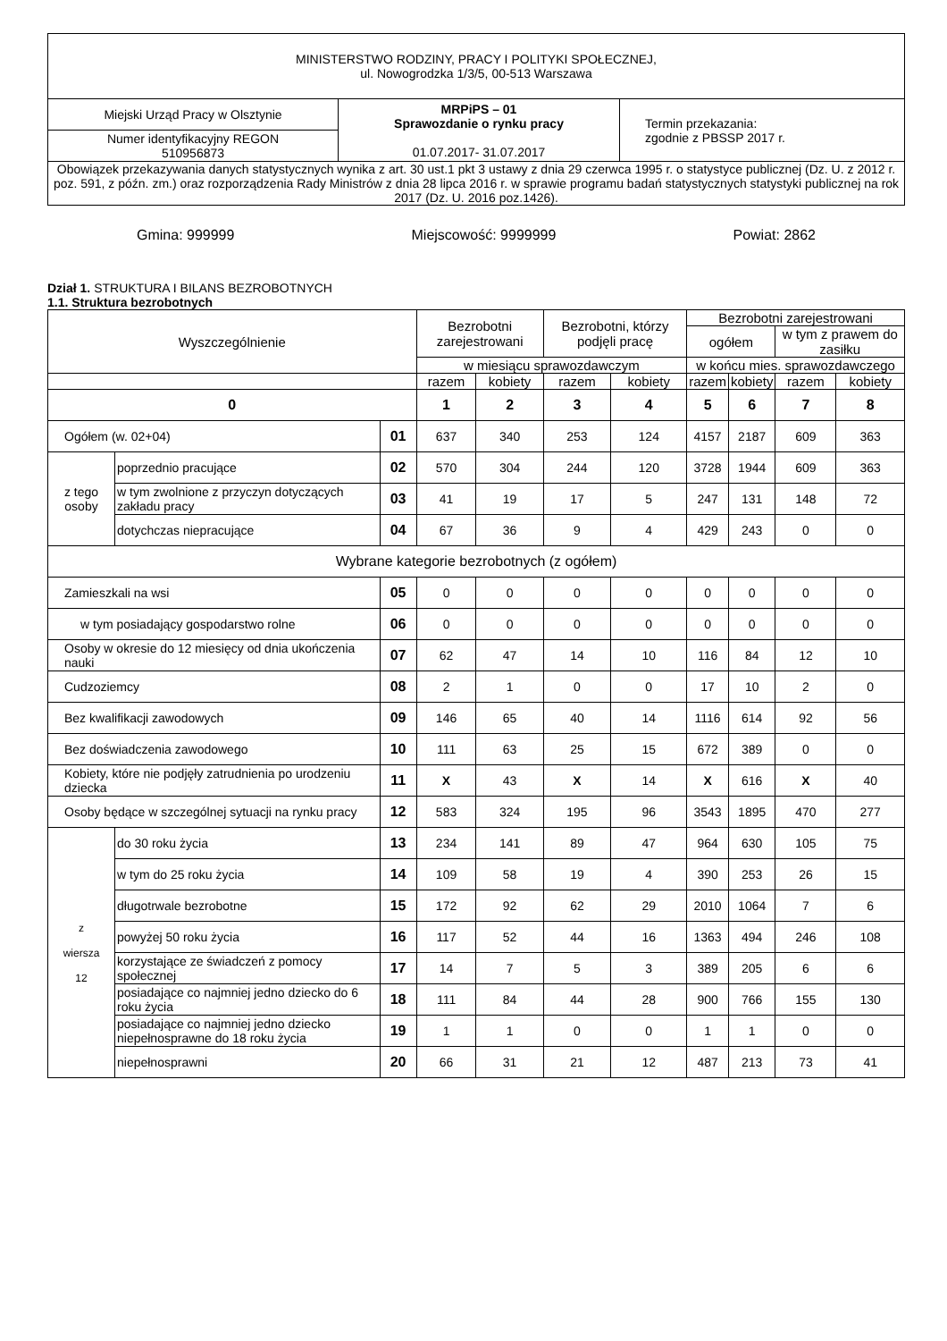| MINISTERSTWO RODZINY, PRACY I POLITYKI SPOŁECZNEJ, ul. Nowogrodzka 1/3/5, 00-513 Warszawa | | |
| Miejski Urząd Pracy w Olsztynie | MRPiPS – 01 Sprawozdanie o rynku pracy 01.07.2017- 31.07.2017 | Termin przekazania: zgodnie z PBSSP 2017 r. |
| Numer identyfikacyjny REGON 510956873 | | |
| Obowiązek przekazywania danych statystycznych wynika z art. 30 ust.1 pkt 3 ustawy z dnia 29 czerwca 1995 r. o statystyce publicznej (Dz. U. z 2012 r. poz. 591, z późn. zm.) oraz rozporządzenia Rady Ministrów z dnia 28 lipca 2016 r. w sprawie programu badań statystycznych statystyki publicznej na rok 2017 (Dz. U. 2016 poz.1426). | | |
Gmina: 999999 Miejscowość: 9999999 Powiat: 2862
Dział 1. STRUKTURA I BILANS BEZROBOTNYCH
1.1. Struktura bezrobotnych
| Wyszczególnienie | | | Bezrobotni zarejestrowani | | Bezrobotni, którzy podjęli pracę | | Bezrobotni zarejestrowani | | | |
| --- | --- | --- | --- | --- | --- | --- | --- | --- | --- | --- |
| | | | | | | | ogółem | | w tym z prawem do zasiłku | |
| | | | w miesiącu sprawozdawczym | | | | w końcu mies. sprawozdawczego | | | |
| | | | razem | kobiety | razem | kobiety | razem | kobiety | razem | kobiety |
| 0 | | | 1 | 2 | 3 | 4 | 5 | 6 | 7 | 8 |
| Ogółem (w. 02+04) | | 01 | 637 | 340 | 253 | 124 | 4157 | 2187 | 609 | 363 |
| z tego osoby | poprzednio pracujące | 02 | 570 | 304 | 244 | 120 | 3728 | 1944 | 609 | 363 |
| | w tym zwolnione z przyczyn dotyczących zakładu pracy | 03 | 41 | 19 | 17 | 5 | 247 | 131 | 148 | 72 |
| | dotychczas niepracujące | 04 | 67 | 36 | 9 | 4 | 429 | 243 | 0 | 0 |
| Wybrane kategorie bezrobotnych (z ogółem) | | | | | | | | | | |
| Zamieszkali na wsi | | 05 | 0 | 0 | 0 | 0 | 0 | 0 | 0 | 0 |
| w tym posiadający gospodarstwo rolne | | 06 | 0 | 0 | 0 | 0 | 0 | 0 | 0 | 0 |
| Osoby w okresie do 12 miesięcy od dnia ukończenia nauki | | 07 | 62 | 47 | 14 | 10 | 116 | 84 | 12 | 10 |
| Cudzoziemcy | | 08 | 2 | 1 | 0 | 0 | 17 | 10 | 2 | 0 |
| Bez kwalifikacji zawodowych | | 09 | 146 | 65 | 40 | 14 | 1116 | 614 | 92 | 56 |
| Bez doświadczenia zawodowego | | 10 | 111 | 63 | 25 | 15 | 672 | 389 | 0 | 0 |
| Kobiety, które nie podjęły zatrudnienia po urodzeniu dziecka | | 11 | X | 43 | X | 14 | X | 616 | X | 40 |
| Osoby będące w szczególnej sytuacji na rynku pracy | | 12 | 583 | 324 | 195 | 96 | 3543 | 1895 | 470 | 277 |
| z wiersza 12 | do 30 roku życia | 13 | 234 | 141 | 89 | 47 | 964 | 630 | 105 | 75 |
| | w tym do 25 roku życia | 14 | 109 | 58 | 19 | 4 | 390 | 253 | 26 | 15 |
| | długotrwale bezrobotne | 15 | 172 | 92 | 62 | 29 | 2010 | 1064 | 7 | 6 |
| | powyżej 50 roku życia | 16 | 117 | 52 | 44 | 16 | 1363 | 494 | 246 | 108 |
| | korzystające ze świadczeń z pomocy społecznej | 17 | 14 | 7 | 5 | 3 | 389 | 205 | 6 | 6 |
| | posiadające co najmniej jedno dziecko do 6 roku życia | 18 | 111 | 84 | 44 | 28 | 900 | 766 | 155 | 130 |
| | posiadające co najmniej jedno dziecko niepełnosprawne do 18 roku życia | 19 | 1 | 1 | 0 | 0 | 1 | 1 | 0 | 0 |
| | niepełnosprawni | 20 | 66 | 31 | 21 | 12 | 487 | 213 | 73 | 41 |